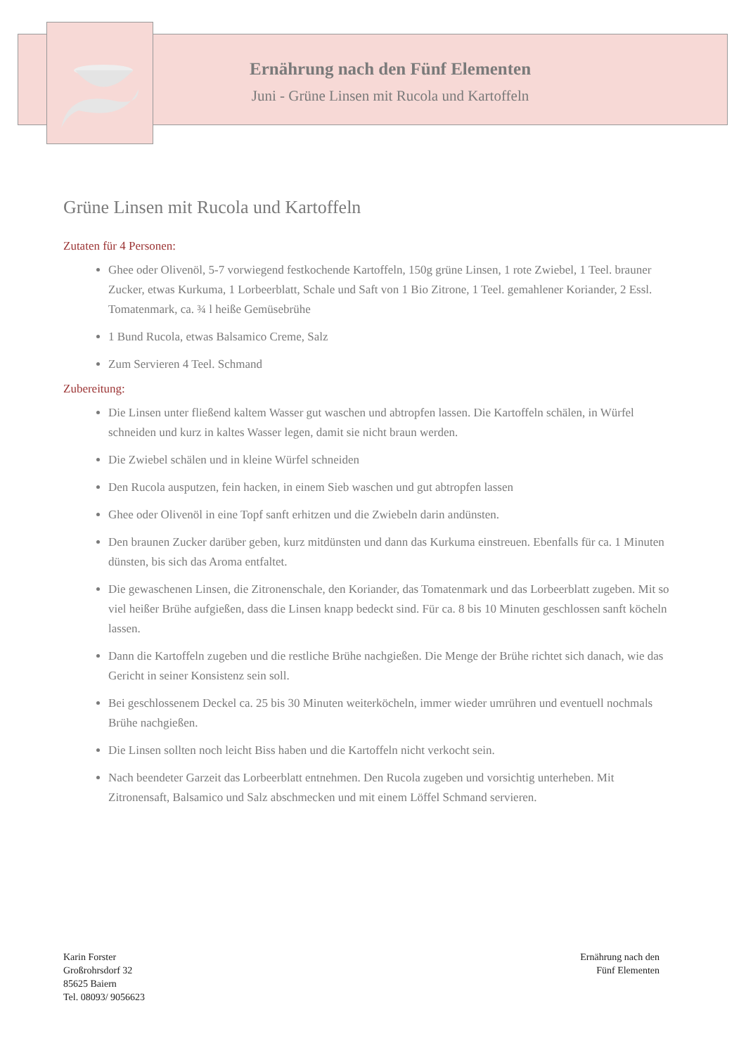Ernährung nach den Fünf Elementen
Juni - Grüne Linsen mit Rucola und Kartoffeln
Grüne Linsen mit Rucola und Kartoffeln
Zutaten für 4 Personen:
Ghee oder Olivenöl, 5-7 vorwiegend festkochende Kartoffeln, 150g grüne Linsen, 1 rote Zwiebel, 1 Teel. brauner Zucker, etwas Kurkuma, 1 Lorbeerblatt, Schale und Saft von 1 Bio Zitrone, 1 Teel. gemahlener Koriander, 2 Essl. Tomatenmark, ca. ¾ l heiße Gemüsebrühe
1 Bund Rucola, etwas Balsamico Creme, Salz
Zum Servieren 4 Teel. Schmand
Zubereitung:
Die Linsen unter fließend kaltem Wasser gut waschen und abtropfen lassen. Die Kartoffeln schälen, in Würfel schneiden und kurz in kaltes Wasser legen, damit sie nicht braun werden.
Die Zwiebel schälen und in kleine Würfel schneiden
Den Rucola ausputzen, fein hacken, in einem Sieb waschen und gut abtropfen lassen
Ghee oder Olivenöl in eine Topf sanft erhitzen und die Zwiebeln darin andünsten.
Den braunen Zucker darüber geben, kurz mitdünsten und dann das Kurkuma einstreuen. Ebenfalls für ca. 1 Minuten dünsten, bis sich das Aroma entfaltet.
Die gewaschenen Linsen, die Zitronenschale, den Koriander, das Tomatenmark und das Lorbeerblatt zugeben. Mit so viel heißer Brühe aufgießen, dass die Linsen knapp bedeckt sind. Für ca. 8 bis 10 Minuten geschlossen sanft köcheln lassen.
Dann die Kartoffeln zugeben und die restliche Brühe nachgießen. Die Menge der Brühe richtet sich danach, wie das Gericht in seiner Konsistenz sein soll.
Bei geschlossenem Deckel ca. 25 bis 30 Minuten weiterköcheln, immer wieder umrühren und eventuell nochmals Brühe nachgießen.
Die Linsen sollten noch leicht Biss haben und die Kartoffeln nicht verkocht sein.
Nach beendeter Garzeit das Lorbeerblatt entnehmen. Den Rucola zugeben und vorsichtig unterheben. Mit Zitronensaft, Balsamico und Salz abschmecken und mit einem Löffel Schmand servieren.
Karin Forster
Großrohrsdorf 32
85625 Baiern
Tel. 08093/ 9056623
Ernährung nach den
Fünf Elementen